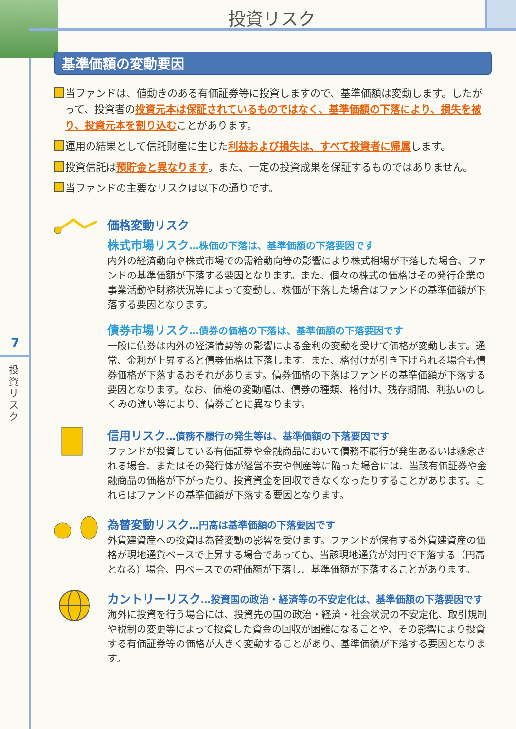投資リスク
7
投資リスク
基準価額の変動要因
当ファンドは、値動きのある有価証券等に投資しますので、基準価額は変動します。したがって、投資者の投資元本は保証されているものではなく、基準価額の下落により、損失を被り、投資元本を割り込むことがあります。
運用の結果として信託財産に生じた利益および損失は、すべて投資者に帰属します。
投資信託は預貯金と異なります。また、一定の投資成果を保証するものではありません。
当ファンドの主要なリスクは以下の通りです。
価格変動リスク
株式市場リスク…株価の下落は、基準価額の下落要因です
内外の経済動向や株式市場での需給動向等の影響により株式相場が下落した場合、ファンドの基準価額が下落する要因となります。また、個々の株式の価格はその発行企業の事業活動や財務状況等によって変動し、株価が下落した場合はファンドの基準価額が下落する要因となります。
債券市場リスク…債券の価格の下落は、基準価額の下落要因です
一般に債券は内外の経済情勢等の影響による金利の変動を受けて価格が変動します。通常、金利が上昇すると債券価格は下落します。また、格付けが引き下げられる場合も債券価格が下落するおそれがあります。債券価格の下落はファンドの基準価額が下落する要因となります。なお、価格の変動幅は、債券の種類、格付け、残存期間、利払いのしくみの違い等により、債券ごとに異なります。
信用リスク…債務不履行の発生等は、基準価額の下落要因です
ファンドが投資している有価証券や金融商品において債務不履行が発生あるいは懸念される場合、またはその発行体が経営不安や倒産等に陥った場合には、当該有価証券や金融商品の価格が下がったり、投資資金を回収できなくなったりすることがあります。これらはファンドの基準価額が下落する要因となります。
為替変動リスク…円高は基準価額の下落要因です
外貨建資産への投資は為替変動の影響を受けます。ファンドが保有する外貨建資産の価格が現地通貨ベースで上昇する場合であっても、当該現地通貨が対円で下落する（円高となる）場合、円ベースでの評価額が下落し、基準価額が下落することがあります。
カントリーリスク…投資国の政治・経済等の不安定化は、基準価額の下落要因です
海外に投資を行う場合には、投資先の国の政治・経済・社会状況の不安定化、取引規制や税制の変更等によって投資した資金の回収が困難になることや、その影響により投資する有価証券等の価格が大きく変動することがあり、基準価額が下落する要因となります。